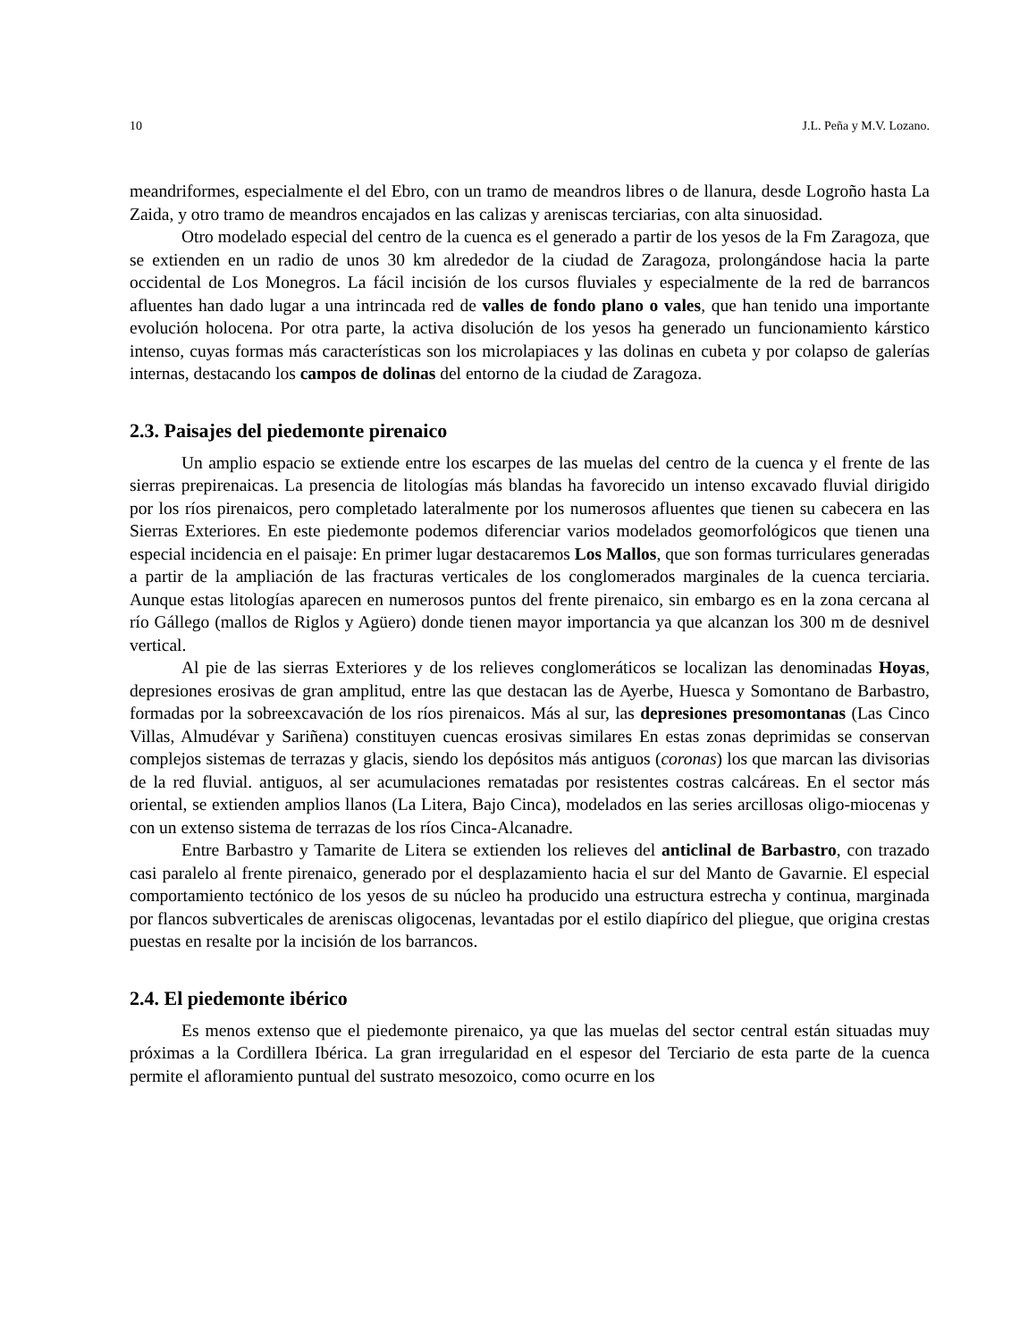10 J.L. Peña y M.V. Lozano.
meandriformes, especialmente el del Ebro, con un tramo de meandros libres o de llanura, desde Logroño hasta La Zaida, y otro tramo de meandros encajados en las calizas y areniscas terciarias, con alta sinuosidad.
Otro modelado especial del centro de la cuenca es el generado a partir de los yesos de la Fm Zaragoza, que se extienden en un radio de unos 30 km alrededor de la ciudad de Zaragoza, prolongándose hacia la parte occidental de Los Monegros. La fácil incisión de los cursos fluviales y especialmente de la red de barrancos afluentes han dado lugar a una intrincada red de valles de fondo plano o vales, que han tenido una importante evolución holocena. Por otra parte, la activa disolución de los yesos ha generado un funcionamiento kárstico intenso, cuyas formas más características son los microlapiaces y las dolinas en cubeta y por colapso de galerías internas, destacando los campos de dolinas del entorno de la ciudad de Zaragoza.
2.3. Paisajes del piedemonte pirenaico
Un amplio espacio se extiende entre los escarpes de las muelas del centro de la cuenca y el frente de las sierras prepirenaicas. La presencia de litologías más blandas ha favorecido un intenso excavado fluvial dirigido por los ríos pirenaicos, pero completado lateralmente por los numerosos afluentes que tienen su cabecera en las Sierras Exteriores. En este piedemonte podemos diferenciar varios modelados geomorfológicos que tienen una especial incidencia en el paisaje: En primer lugar destacaremos Los Mallos, que son formas turriculares generadas a partir de la ampliación de las fracturas verticales de los conglomerados marginales de la cuenca terciaria. Aunque estas litologías aparecen en numerosos puntos del frente pirenaico, sin embargo es en la zona cercana al río Gállego (mallos de Riglos y Agüero) donde tienen mayor importancia ya que alcanzan los 300 m de desnivel vertical.
Al pie de las sierras Exteriores y de los relieves conglomeráticos se localizan las denominadas Hoyas, depresiones erosivas de gran amplitud, entre las que destacan las de Ayerbe, Huesca y Somontano de Barbastro, formadas por la sobreexcavación de los ríos pirenaicos. Más al sur, las depresiones presomontanas (Las Cinco Villas, Almudévar y Sariñena) constituyen cuencas erosivas similares En estas zonas deprimidas se conservan complejos sistemas de terrazas y glacis, siendo los depósitos más antiguos (coronas) los que marcan las divisorias de la red fluvial. antiguos, al ser acumulaciones rematadas por resistentes costras calcáreas. En el sector más oriental, se extienden amplios llanos (La Litera, Bajo Cinca), modelados en las series arcillosas oligo-miocenas y con un extenso sistema de terrazas de los ríos Cinca-Alcanadre.
Entre Barbastro y Tamarite de Litera se extienden los relieves del anticlinal de Barbastro, con trazado casi paralelo al frente pirenaico, generado por el desplazamiento hacia el sur del Manto de Gavarnie. El especial comportamiento tectónico de los yesos de su núcleo ha producido una estructura estrecha y continua, marginada por flancos subverticales de areniscas oligocenas, levantadas por el estilo diapírico del pliegue, que origina crestas puestas en resalte por la incisión de los barrancos.
2.4. El piedemonte ibérico
Es menos extenso que el piedemonte pirenaico, ya que las muelas del sector central están situadas muy próximas a la Cordillera Ibérica. La gran irregularidad en el espesor del Terciario de esta parte de la cuenca permite el afloramiento puntual del sustrato mesozoico, como ocurre en los